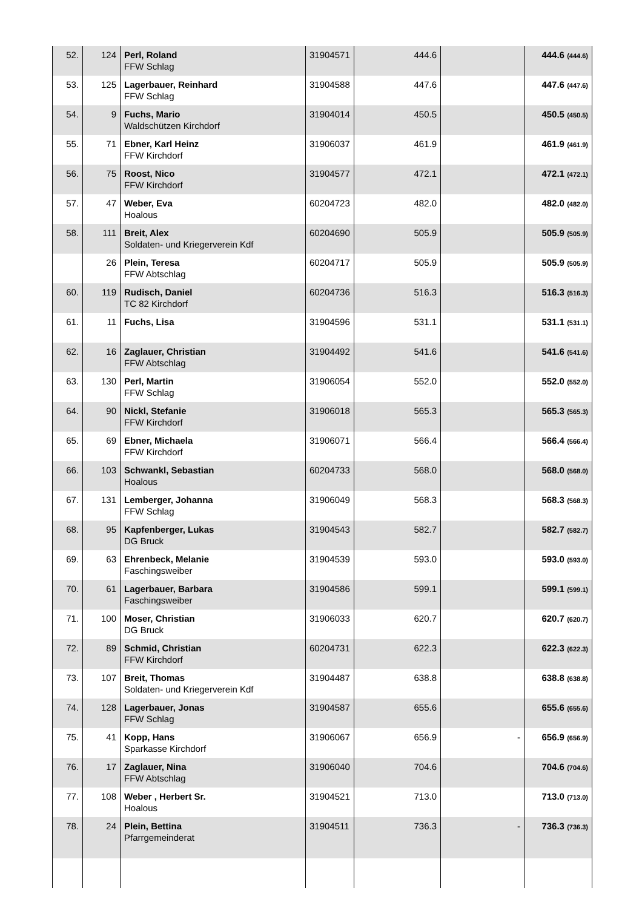| 52. | 124 | Perl, Roland FFW Schlag | 31904571 | 444.6 | | 444.6 (444.6) |
| 53. | 125 | Lagerbauer, Reinhard FFW Schlag | 31904588 | 447.6 | | 447.6 (447.6) |
| 54. | 9 | Fuchs, Mario Waldschützen Kirchdorf | 31904014 | 450.5 | | 450.5 (450.5) |
| 55. | 71 | Ebner, Karl Heinz FFW Kirchdorf | 31906037 | 461.9 | | 461.9 (461.9) |
| 56. | 75 | Roost, Nico FFW Kirchdorf | 31904577 | 472.1 | | 472.1 (472.1) |
| 57. | 47 | Weber, Eva Hoalous | 60204723 | 482.0 | | 482.0 (482.0) |
| 58. | 111 | Breit, Alex Soldaten- und Kriegerverein Kdf | 60204690 | 505.9 | | 505.9 (505.9) |
| | 26 | Plein, Teresa FFW Abtschlag | 60204717 | 505.9 | | 505.9 (505.9) |
| 60. | 119 | Rudisch, Daniel TC 82 Kirchdorf | 60204736 | 516.3 | | 516.3 (516.3) |
| 61. | 11 | Fuchs, Lisa | 31904596 | 531.1 | | 531.1 (531.1) |
| 62. | 16 | Zaglauer, Christian FFW Abtschlag | 31904492 | 541.6 | | 541.6 (541.6) |
| 63. | 130 | Perl, Martin FFW Schlag | 31906054 | 552.0 | | 552.0 (552.0) |
| 64. | 90 | Nickl, Stefanie FFW Kirchdorf | 31906018 | 565.3 | | 565.3 (565.3) |
| 65. | 69 | Ebner, Michaela FFW Kirchdorf | 31906071 | 566.4 | | 566.4 (566.4) |
| 66. | 103 | Schwankl, Sebastian Hoalous | 60204733 | 568.0 | | 568.0 (568.0) |
| 67. | 131 | Lemberger, Johanna FFW Schlag | 31906049 | 568.3 | | 568.3 (568.3) |
| 68. | 95 | Kapfenberger, Lukas DG Bruck | 31904543 | 582.7 | | 582.7 (582.7) |
| 69. | 63 | Ehrenbeck, Melanie Faschingsweiber | 31904539 | 593.0 | | 593.0 (593.0) |
| 70. | 61 | Lagerbauer, Barbara Faschingsweiber | 31904586 | 599.1 | | 599.1 (599.1) |
| 71. | 100 | Moser, Christian DG Bruck | 31906033 | 620.7 | | 620.7 (620.7) |
| 72. | 89 | Schmid, Christian FFW Kirchdorf | 60204731 | 622.3 | | 622.3 (622.3) |
| 73. | 107 | Breit, Thomas Soldaten- und Kriegerverein Kdf | 31904487 | 638.8 | | 638.8 (638.8) |
| 74. | 128 | Lagerbauer, Jonas FFW Schlag | 31904587 | 655.6 | | 655.6 (655.6) |
| 75. | 41 | Kopp, Hans Sparkasse Kirchdorf | 31906067 | 656.9 | - | 656.9 (656.9) |
| 76. | 17 | Zaglauer, Nina FFW Abtschlag | 31906040 | 704.6 | | 704.6 (704.6) |
| 77. | 108 | Weber , Herbert Sr. Hoalous | 31904521 | 713.0 | | 713.0 (713.0) |
| 78. | 24 | Plein, Bettina Pfarrgemeinderat | 31904511 | 736.3 | - | 736.3 (736.3) |